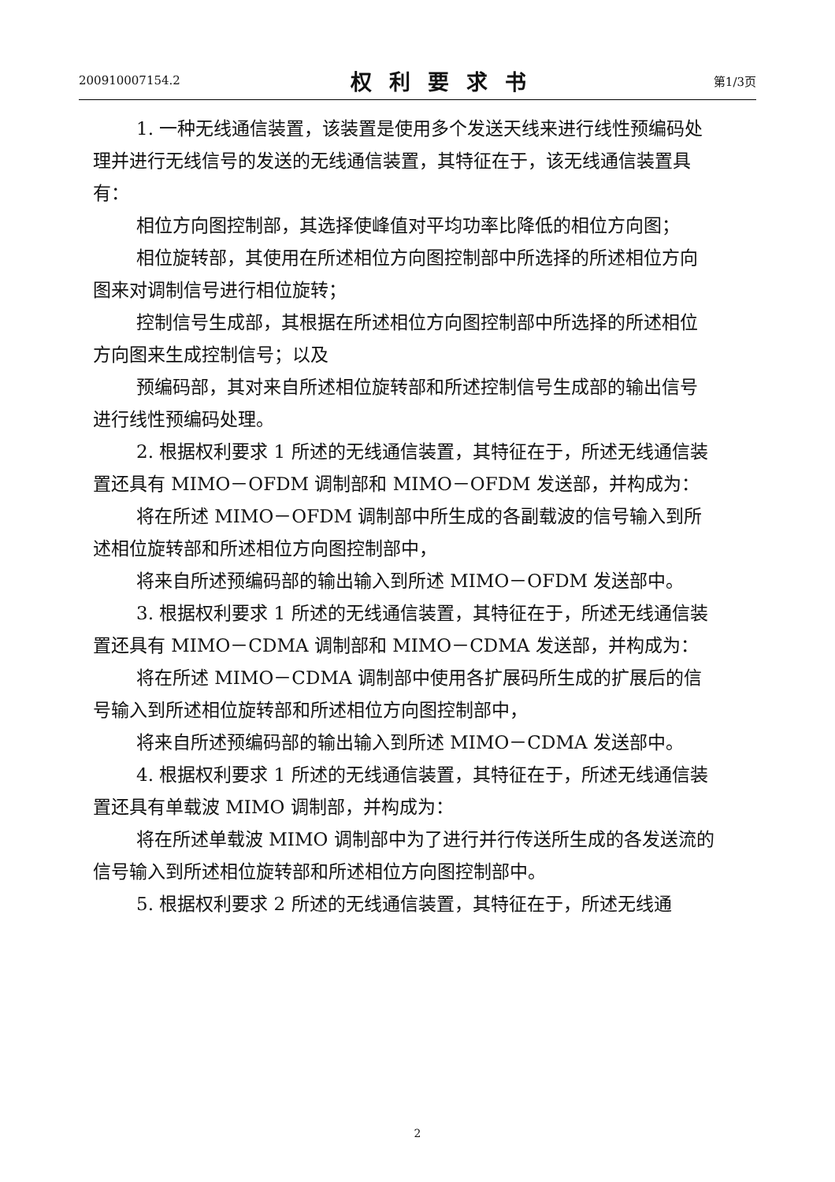200910007154.2 权利要求书 第1/3页
1. 一种无线通信装置，该装置是使用多个发送天线来进行线性预编码处理并进行无线信号的发送的无线通信装置，其特征在于，该无线通信装置具有：
相位方向图控制部，其选择使峰值对平均功率比降低的相位方向图；
相位旋转部，其使用在所述相位方向图控制部中所选择的所述相位方向图来对调制信号进行相位旋转；
控制信号生成部，其根据在所述相位方向图控制部中所选择的所述相位方向图来生成控制信号；以及
预编码部，其对来自所述相位旋转部和所述控制信号生成部的输出信号进行线性预编码处理。
2. 根据权利要求 1 所述的无线通信装置，其特征在于，所述无线通信装置还具有 MIMO－OFDM 调制部和 MIMO－OFDM 发送部，并构成为：
将在所述 MIMO－OFDM 调制部中所生成的各副载波的信号输入到所述相位旋转部和所述相位方向图控制部中，
将来自所述预编码部的输出输入到所述 MIMO－OFDM 发送部中。
3. 根据权利要求 1 所述的无线通信装置，其特征在于，所述无线通信装置还具有 MIMO－CDMA 调制部和 MIMO－CDMA 发送部，并构成为：
将在所述 MIMO－CDMA 调制部中使用各扩展码所生成的扩展后的信号输入到所述相位旋转部和所述相位方向图控制部中，
将来自所述预编码部的输出输入到所述 MIMO－CDMA 发送部中。
4. 根据权利要求 1 所述的无线通信装置，其特征在于，所述无线通信装置还具有单载波 MIMO 调制部，并构成为：
将在所述单载波 MIMO 调制部中为了进行并行传送所生成的各发送流的信号输入到所述相位旋转部和所述相位方向图控制部中。
5. 根据权利要求 2 所述的无线通信装置，其特征在于，所述无线通
2